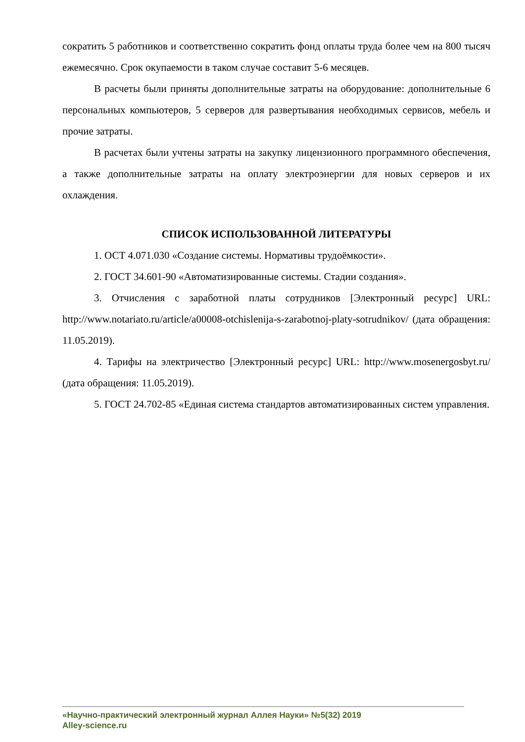сократить 5 работников и соответственно сократить фонд оплаты труда более чем на 800 тысяч ежемесячно. Срок окупаемости в таком случае составит 5-6 месяцев.
В расчеты были приняты дополнительные затраты на оборудование: дополнительные 6 персональных компьютеров, 5 серверов для развертывания необходимых сервисов, мебель и прочие затраты.
В расчетах были учтены затраты на закупку лицензионного программного обеспечения, а также дополнительные затраты на оплату электроэнергии для новых серверов и их охлаждения.
СПИСОК ИСПОЛЬЗОВАННОЙ ЛИТЕРАТУРЫ
1. ОСТ 4.071.030 «Создание системы. Нормативы трудоёмкости».
2. ГОСТ 34.601-90 «Автоматизированные системы. Стадии создания».
3. Отчисления с заработной платы сотрудников [Электронный ресурс] URL: http://www.notariato.ru/article/a00008-otchislenija-s-zarabotnoj-platy-sotrudnikov/ (дата обращения: 11.05.2019).
4. Тарифы на электричество [Электронный ресурс] URL: http://www.mosenergosbyt.ru/ (дата обращения: 11.05.2019).
5. ГОСТ 24.702-85 «Единая система стандартов автоматизированных систем управления.
«Научно-практический электронный журнал Аллея Науки» №5(32) 2019
Alley-science.ru